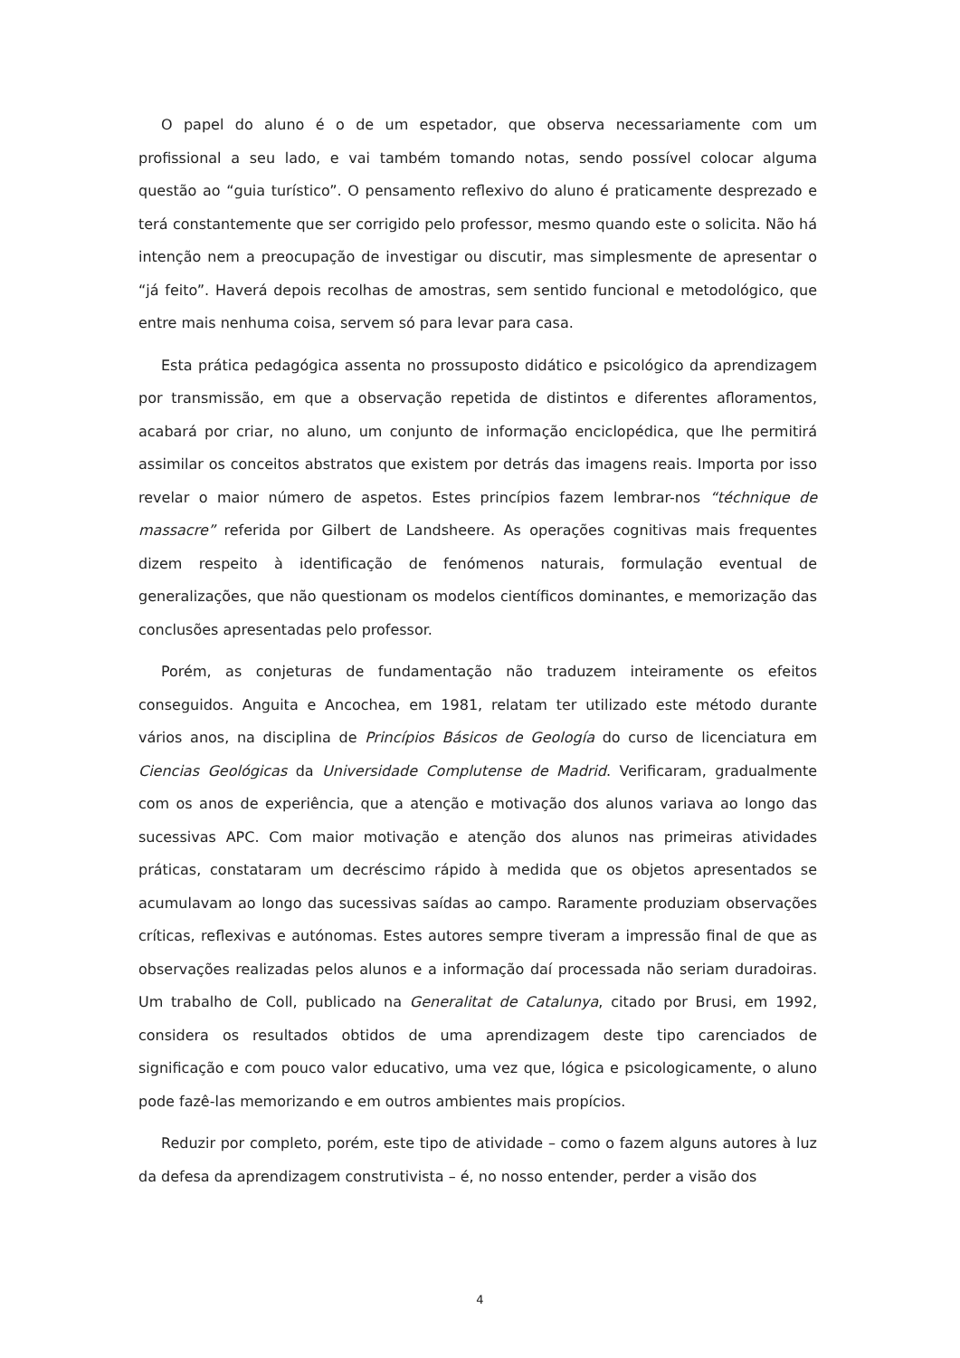O papel do aluno é o de um espetador, que observa necessariamente com um profissional a seu lado, e vai também tomando notas, sendo possível colocar alguma questão ao “guia turístico”. O pensamento reflexivo do aluno é praticamente desprezado e terá constantemente que ser corrigido pelo professor, mesmo quando este o solicita. Não há intenção nem a preocupação de investigar ou discutir, mas simplesmente de apresentar o “já feito”. Haverá depois recolhas de amostras, sem sentido funcional e metodológico, que entre mais nenhuma coisa, servem só para levar para casa.
Esta prática pedagógica assenta no prossuposto didático e psicológico da aprendizagem por transmissão, em que a observação repetida de distintos e diferentes afloramentos, acabará por criar, no aluno, um conjunto de informação enciclopédica, que lhe permitirá assimilar os conceitos abstratos que existem por detrás das imagens reais. Importa por isso revelar o maior número de aspetos. Estes princípios fazem lembrar-nos “téchnique de massacre” referida por Gilbert de Landsheere. As operações cognitivas mais frequentes dizem respeito à identificação de fenómenos naturais, formulação eventual de generalizações, que não questionam os modelos científicos dominantes, e memorização das conclusões apresentadas pelo professor.
Porém, as conjeturas de fundamentação não traduzem inteiramente os efeitos conseguidos. Anguita e Ancochea, em 1981, relatam ter utilizado este método durante vários anos, na disciplina de Princípios Básicos de Geología do curso de licenciatura em Ciencias Geológicas da Universidade Complutense de Madrid. Verificaram, gradualmente com os anos de experiência, que a atenção e motivação dos alunos variava ao longo das sucessivas APC. Com maior motivação e atenção dos alunos nas primeiras atividades práticas, constataram um decréscimo rápido à medida que os objetos apresentados se acumulavam ao longo das sucessivas saídas ao campo. Raramente produziam observações críticas, reflexivas e autónomas. Estes autores sempre tiveram a impressão final de que as observações realizadas pelos alunos e a informação daí processada não seriam duradoiras. Um trabalho de Coll, publicado na Generalitat de Catalunya, citado por Brusi, em 1992, considera os resultados obtidos de uma aprendizagem deste tipo carenciados de significação e com pouco valor educativo, uma vez que, lógica e psicologicamente, o aluno pode fazê-las memorizando e em outros ambientes mais propícios.
Reduzir por completo, porém, este tipo de atividade – como o fazem alguns autores à luz da defesa da aprendizagem construtivista – é, no nosso entender, perder a visão dos
4